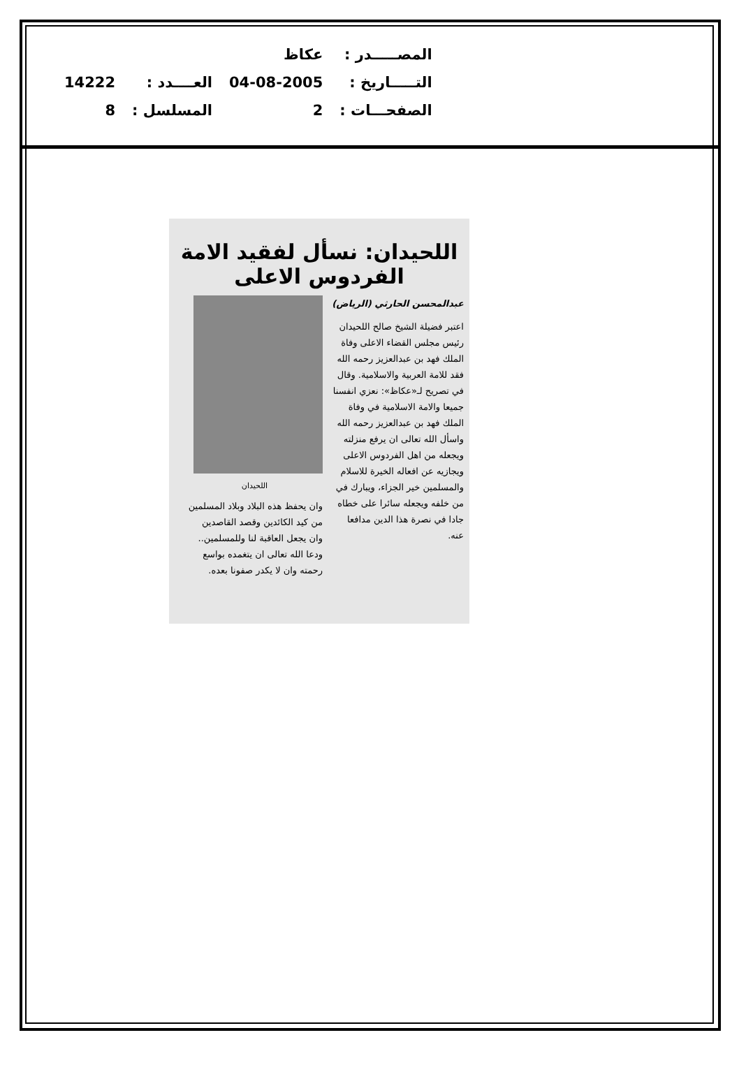| المصـــــدر : | عكاظ | | |
| التـــــاريخ : | 04-08-2005 | العــــدد : | 14222 |
| الصفحـــات : | 2 | المسلسل : | 8 |
اللحيدان: نسأل لفقيد الامة الفردوس الاعلى
عبدالمحسن الحارثي (الرياض)
اعتبر فضيلة الشيخ صالح اللحيدان رئيس مجلس القضاء الاعلى وفاة الملك فهد بن عبدالعزيز رحمه الله فقد للامة العربية والاسلامية. وقال في تصريح لـ«عكاظ»: نعزي انفسنا جميعا والامة الاسلامية في وفاة الملك فهد بن عبدالعزيز رحمه الله واسأل الله تعالى ان يرفع منزلته ويجعله من اهل الفردوس الاعلى ويجازيه عن افعاله الخيرة للاسلام والمسلمين خير الجزاء، ويبارك في من خلفه ويجعله سائرا على خطاه جادا في نصرة هذا الدين مدافعا عنه.
اللحيدان
وان يحفظ هذه البلاد وبلاد المسلمين من كيد الكائدين وقصد القاصدين وان يجعل العاقبة لنا وللمسلمين.. ودعا الله تعالى ان يتغمده بواسع رحمته وان لا يكدر صفونا بعده.